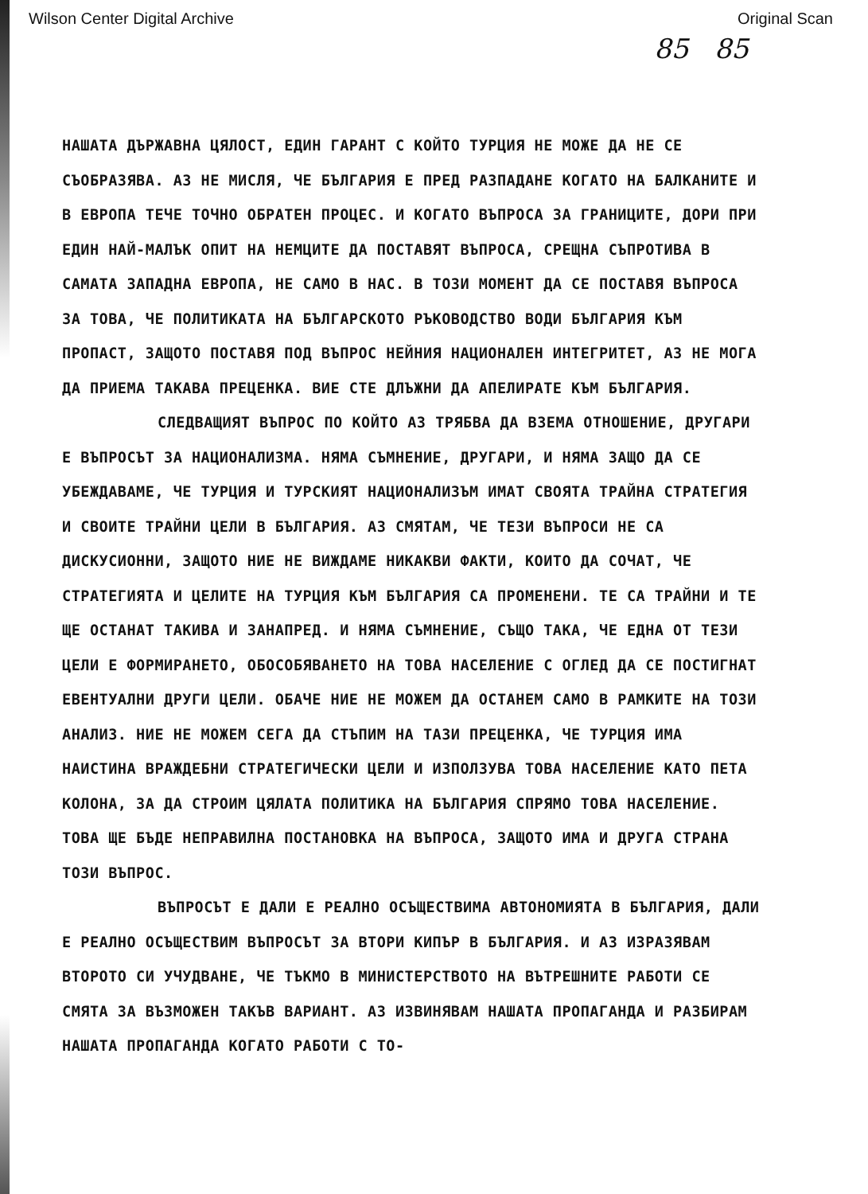Wilson Center Digital Archive Original Scan
85 85
НАШАТА ДЪРЖАВНА ЦЯЛОСТ, ЕДИН ГАРАНТ С КОЙТО ТУРЦИЯ НЕ МОЖЕ ДА НЕ СЕ СЪОБРАЗЯВА. АЗ НЕ МИСЛЯ, ЧЕ БЪЛГАРИЯ Е ПРЕД РАЗПАДАНЕ КОГАТО НА БАЛКАНИТЕ И В ЕВРОПА ТЕЧЕ ТОЧНО ОБРАТЕН ПРОЦЕС. И КОГАТО ВЪПРОСА ЗА ГРАНИЦИТЕ, ДОРИ ПРИ ЕДИН НАЙ-МАЛЪК ОПИТ НА НЕМЦИТЕ ДА ПОСТАВЯТ ВЪПРОСА, СРЕЩНА СЪПРОТИВА В САМАТА ЗАПАДНА ЕВРОПА, НЕ САМО В НАС. В ТОЗИ МОМЕНТ ДА СЕ ПОСТАВЯ ВЪПРОСА ЗА ТОВА, ЧЕ ПОЛИТИКАТА НА БЪЛГАРСКОТО РЪКОВОДСТВО ВОДИ БЪЛГАРИЯ КЪМ ПРОПАСТ, ЗАЩОТО ПОСТАВЯ ПОД ВЪПРОС НЕЙНИЯ НАЦИОНАЛЕН ИНТЕГРИТЕТ, АЗ НЕ МОГА ДА ПРИЕМА ТАКАВА ПРЕЦЕНКА. ВИЕ СТЕ ДЛЪЖНИ ДА АПЕЛИРАТЕ КЪМ БЪЛГАРИЯ.
СЛЕДВАЩИЯТ ВЪПРОС ПО КОЙТО АЗ ТРЯБВА ДА ВЗЕМА ОТНОШЕНИЕ, ДРУГАРИ Е ВЪПРОСЪТ ЗА НАЦИОНАЛИЗМА. НЯМА СЪМНЕНИЕ, ДРУГАРИ, И НЯМА ЗАЩО ДА СЕ УБЕЖДАВАМЕ, ЧЕ ТУРЦИЯ И ТУРСКИЯТ НАЦИОНАЛИЗЪМ ИМАТ СВОЯТА ТРАЙНА СТРАТЕГИЯ И СВОИТЕ ТРАЙНИ ЦЕЛИ В БЪЛГАРИЯ. АЗ СМЯТАМ, ЧЕ ТЕЗИ ВЪПРОСИ НЕ СА ДИСКУСИОННИ, ЗАЩОТО НИЕ НЕ ВИЖДАМЕ НИКАКВИ ФАКТИ, КОИТО ДА СОЧАТ, ЧЕ СТРАТЕГИЯТА И ЦЕЛИТЕ НА ТУРЦИЯ КЪМ БЪЛГАРИЯ СА ПРОМЕНЕНИ. ТЕ СА ТРАЙНИ И ТЕ ЩЕ ОСТАНАТ ТАКИВА И ЗАНАПРЕД. И НЯМА СЪМНЕНИЕ, СЪЩО ТАКА, ЧЕ ЕДНА ОТ ТЕЗИ ЦЕЛИ Е ФОРМИРАНЕТО, ОБОСОБЯВАНЕТО НА ТОВА НАСЕЛЕНИЕ С ОГЛЕД ДА СЕ ПОСТИГНАТ ЕВЕНТУАЛНИ ДРУГИ ЦЕЛИ. ОБАЧЕ НИЕ НЕ МОЖЕМ ДА ОСТАНЕМ САМО В РАМКИТЕ НА ТОЗИ АНАЛИЗ. НИЕ НЕ МОЖЕМ СЕГА ДА СТЪПИМ НА ТАЗИ ПРЕЦЕНКА, ЧЕ ТУРЦИЯ ИМА НАИСТИНА ВРАЖДЕБНИ СТРАТЕГИЧЕСКИ ЦЕЛИ И ИЗПОЛЗУВА ТОВА НАСЕЛЕНИЕ КАТО ПЕТА КОЛОНА, ЗА ДА СТРОИМ ЦЯЛАТА ПОЛИТИКА НА БЪЛГАРИЯ СПРЯМО ТОВА НАСЕЛЕНИЕ. ТОВА ЩЕ БЪДЕ НЕПРАВИЛНА ПОСТАНОВКА НА ВЪПРОСА, ЗАЩОТО ИМА И ДРУГА СТРАНА ТОЗИ ВЪПРОС.
ВЪПРОСЪТ Е ДАЛИ Е РЕАЛНО ОСЪЩЕСТВИМА АВТОНОМИЯТА В БЪЛГАРИЯ, ДАЛИ Е РЕАЛНО ОСЪЩЕСТВИМ ВЪПРОСЪТ ЗА ВТОРИ КИПЪР В БЪЛГАРИЯ. И АЗ ИЗРАЗЯВАМ ВТОРОТО СИ УЧУДВАНЕ, ЧЕ ТЪКМО В МИНИСТЕРСТВОТО НА ВЪТРЕШНИТЕ РАБОТИ СЕ СМЯТА ЗА ВЪЗМОЖЕН ТАКЪВ ВАРИАНТ. АЗ ИЗВИНЯВАМ НАШАТА ПРОПАГАНДА И РАЗБИРАМ НАШАТА ПРОПАГАНДА КОГАТО РАБОТИ С ТО-